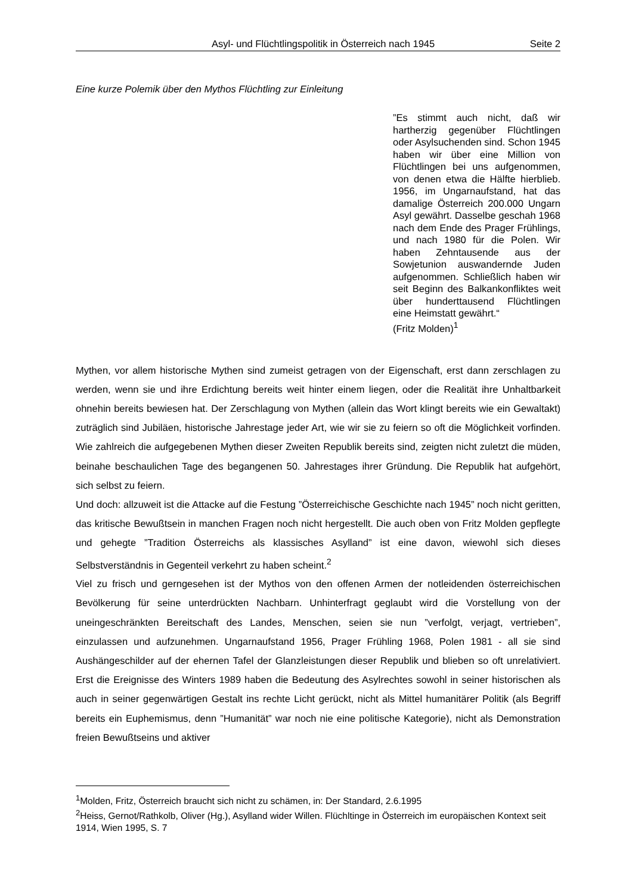Asyl- und Flüchtlingspolitik in Österreich nach 1945 Seite 2
Eine kurze Polemik über den Mythos Flüchtling zur Einleitung
”Es stimmt auch nicht, daß wir hartherzig gegenüber Flüchtlingen oder Asylsuchenden sind. Schon 1945 haben wir über eine Million von Flüchtlingen bei uns aufgenommen, von denen etwa die Hälfte hierblieb. 1956, im Ungarnaufstand, hat das damalige Österreich 200.000 Ungarn Asyl gewährt. Dasselbe geschah 1968 nach dem Ende des Prager Frühlings, und nach 1980 für die Polen. Wir haben Zehntausende aus der Sowjetunion auswandernde Juden aufgenommen. Schließlich haben wir seit Beginn des Balkankonfliktes weit über hunderttausend Flüchtlingen eine Heimstatt gewährt.“
(Fritz Molden)<sup>1</sup>
Mythen, vor allem historische Mythen sind zumeist getragen von der Eigenschaft, erst dann zerschlagen zu werden, wenn sie und ihre Erdichtung bereits weit hinter einem liegen, oder die Realität ihre Unhaltbarkeit ohnehin bereits bewiesen hat. Der Zerschlagung von Mythen (allein das Wort klingt bereits wie ein Gewaltakt) zuträglich sind Jubiläen, historische Jahrestage jeder Art, wie wir sie zu feiern so oft die Möglichkeit vorfinden. Wie zahlreich die aufgegebenen Mythen dieser Zweiten Republik bereits sind, zeigten nicht zuletzt die müden, beinahe beschaulichen Tage des begangenen 50. Jahrestages ihrer Gründung. Die Republik hat aufgehört, sich selbst zu feiern.
Und doch: allzuweit ist die Attacke auf die Festung ”Österreichische Geschichte nach 1945” noch nicht geritten, das kritische Bewußtsein in manchen Fragen noch nicht hergestellt. Die auch oben von Fritz Molden gepflegte und gehegte ”Tradition Österreichs als klassisches Asylland” ist eine davon, wiewohl sich dieses Selbstverständnis in Gegenteil verkehrt zu haben scheint.<sup>2</sup>
Viel zu frisch und gerngesehen ist der Mythos von den offenen Armen der notleidenden österreichischen Bevölkerung für seine unterdrückten Nachbarn. Unhinterfragt geglaubt wird die Vorstellung von der uneingeschränkten Bereitschaft des Landes, Menschen, seien sie nun ”verfolgt, verjagt, vertrieben”, einzulassen und aufzunehmen. Ungarnaufstand 1956, Prager Frühling 1968, Polen 1981 - all sie sind Aushängeschilder auf der ehernen Tafel der Glanzleistungen dieser Republik und blieben so oft unrelativiert. Erst die Ereignisse des Winters 1989 haben die Bedeutung des Asylrechtes sowohl in seiner historischen als auch in seiner gegenwärtigen Gestalt ins rechte Licht gerückt, nicht als Mittel humanitärer Politik (als Begriff bereits ein Euphemismus, denn ”Humanität” war noch nie eine politische Kategorie), nicht als Demonstration freien Bewußtseins und aktiver
<sup>1</sup> Molden, Fritz, Österreich braucht sich nicht zu schämen, in: Der Standard, 2.6.1995
<sup>2</sup> Heiss, Gernot/Rathkolb, Oliver (Hg.), Asylland wider Willen. Flüchltinge in Österreich im europäischen Kontext seit 1914, Wien 1995, S. 7